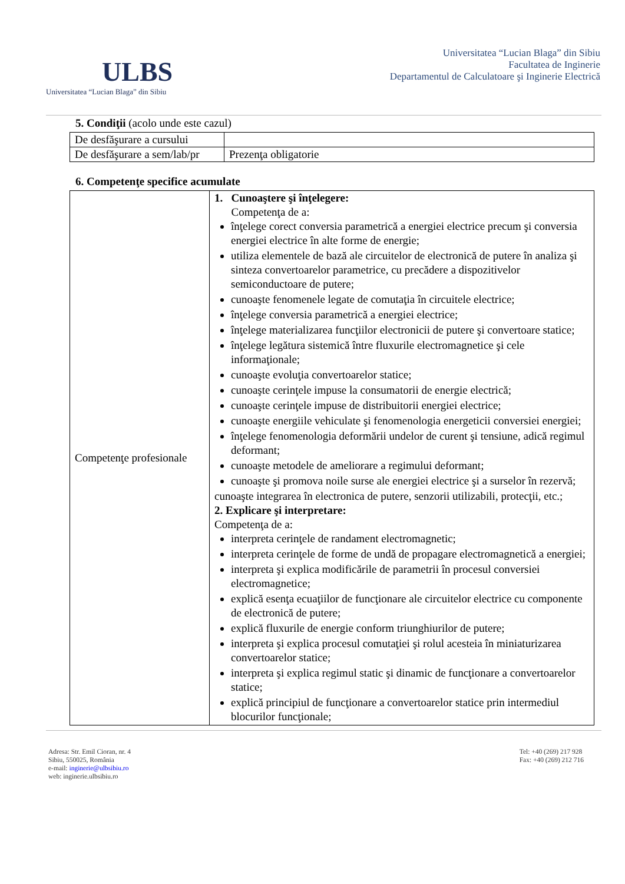ULBS
Universitatea “Lucian Blaga” din Sibiu
Universitatea “Lucian Blaga” din Sibiu
Facultatea de Inginerie
Departamentul de Calculatoare şi Inginerie Electrică
5. Condiţii (acolo unde este cazul)
| De desfăşurare a cursului | |
| De desfăşurare a sem/lab/pr | Prezenţa obligatorie |
6. Competenţe specifice acumulate
| Competenţe profesionale | 1. Cunoaştere şi înţelegere: Competenţa de a: înţelege corect conversia parametrică a energiei electrice precum şi conversia energiei electrice în alte forme de energie; utiliza elementele de bază ale circuitelor de electronică de putere în analiza şi sinteza convertoarelor parametrice, cu precădere a dispozitivelor semiconductoare de putere; cunoaşte fenomenele legate de comutaţia în circuitele electrice; înţelege conversia parametrică a energiei electrice; înţelege materializarea funcţiilor electronicii de putere şi convertoare statice; înţelege legătura sistemică între fluxurile electromagnetice şi cele informaţionale; cunoaşte evoluţia convertoarelor statice; cunoaşte cerinţele impuse la consumatorii de energie electrică; cunoaşte cerinţele impuse de distribuitorii energiei electrice; cunoaşte energiile vehiculate şi fenomenologia energeticii conversiei energiei; înţelege fenomenologia deformării undelor de curent şi tensiune, adică regimul deformant; cunoaşte metodele de ameliorare a regimului deformant; cunoaşte şi promova noile surse ale energiei electrice şi a surselor în rezervă; cunoaşte integrarea în electronica de putere, senzorii utilizabili, protecţii, etc.; 2. Explicare şi interpretare: Competenţa de a: interpreta cerinţele de randament electromagnetic; interpreta cerinţele de forme de undă de propagare electromagnetică a energiei; interpreta şi explica modificările de parametrii în procesul conversiei electromagnetice; explică esenţa ecuaţiilor de funcţionare ale circuitelor electrice cu componente de electronică de putere; explică fluxurile de energie conform triunghiurilor de putere; interpreta şi explica procesul comutaţiei şi rolul acesteia în miniaturizarea convertoarelor statice; interpreta şi explica regimul static şi dinamic de funcţionare a convertoarelor statice; explică principiul de funcţionare a convertoarelor statice prin intermediul blocurilor funcţionale; |
Adresa: Str. Emil Cioran, nr. 4
Sibiu, 550025, România
e-mail: inginerie@ulbsibiu.ro
web: inginerie.ulbsibiu.ro
Tel: +40 (269) 217 928
Fax: +40 (269) 212 716